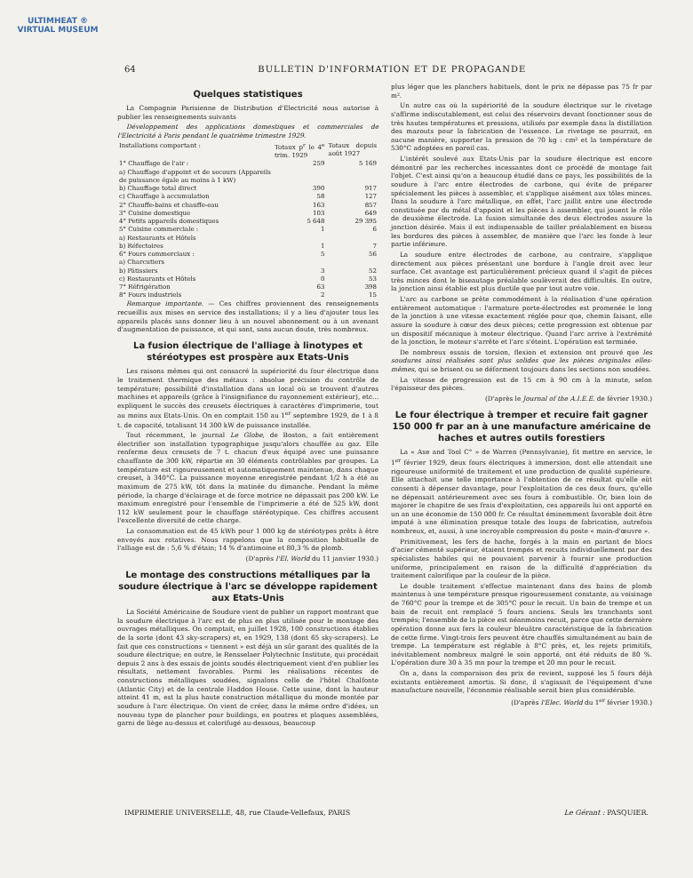ULTIMHEAT ®
VIRTUAL MUSEUM
64 BULLETIN D'INFORMATION ET DE PROPAGANDE
Quelques statistiques
La Compagnie Parisienne de Distribution d'Electricité nous autorise à publier les renseignements suivants
Développement des applications domestiques et commerciales de l'Electricité à Paris pendant le quatrième trimestre 1929.
| Installations comportant : | Totaux p<sup>r</sup> le 4<sup>e</sup> trim. 1929 | Totaux depuis août 1927 |
| --- | --- | --- |
| 1° Chauffage de l'air : a) Chauffage d'appoint et de secours (Appareils de puissance égale au moins à 1 kW) | 259 | 5 169 |
| b) Chauffage total direct | 390 | 917 |
| c) Chauffage à accumulation | 58 | 127 |
| 2° Chauffe-bains et chauffe-eau | 163 | 857 |
| 3° Cuisine domestique | 103 | 649 |
| 4° Petits appareils domestiques | 5 648 | 29 395 |
| 5° Cuisine commerciale : a) Restaurants et Hôtels | 1 | 6 |
| b) Réfectoires | 1 | 7 |
| 6° Fours commerciaux : a) Charcutiers | 5 | 56 |
| b) Pâtissiers | 3 | 52 |
| c) Restaurants et Hôtels | 0 | 53 |
| 7° Réfrigération | 63 | 398 |
| 8° Fours industriels | 2 | 15 |
Remarque importante. — Ces chiffres proviennent des renseignements recueillis aux mises en service des installations; il y a lieu d'ajouter tous les appareils placés sans donner lieu à un nouvel abonnement ou à un avenant d'augmentation de puissance, et qui sont, sans aucun doute, très nombreux.
La fusion électrique de l'alliage à linotypes et stéréotypes est prospère aux Etats-Unis
Les raisons mêmes qui ont consacré la supériorité du four électrique dans le traitement thermique des métaux : absolue précision du contrôle de température; possibilité d'installation dans un local où se trouvent d'autres machines et appareils (grâce à l'insignifiance du rayonnement extérieur), etc... expliquent le succès des creusets électriques à caractères d'imprimerie, tout au moins aux Etats-Unis. On en comptait 150 au 1<sup>er</sup> septembre 1929, de 1 à 8 t. de capacité, totalisant 14 300 kW de puissance installée.
Tout récemment, le journal Le Globe, de Boston, a fait entièrement électrifier son installation typographique jusqu'alors chauffée au gaz. Elle renferme deux creusets de 7 t. chacun d'eux équipé avec une puissance chauffante de 300 kW, répartie en 30 éléments contrôlables par groupes. La température est rigoureusement et automatiquement maintenue, dans chaque creuset, à 340°C. La puissance moyenne enregistrée pendant 1/2 h a été au maximum de 275 kW, tôt dans la matinée du dimanche. Pendant la même période, la charge d'éclairage et de force motrice ne dépassait pas 200 kW. Le maximum enregistré pour l'ensemble de l'imprimerie a été de 525 kW, dont 112 kW seulement pour le chauffage stéréotypique. Ces chiffres accusent l'excellente diversité de cette charge.
La consommation est de 45 kWh pour 1 000 kg de stéréotypes prêts à être envoyés aux rotatives. Nous rappelons que la composition habituelle de l'alliage est de : 5,6 % d'étain; 14 % d'antimoine et 80,3 % de plomb.
(D'après l'El. World du 11 janvier 1930.)
Le montage des constructions métalliques par la soudure électrique à l'arc se développe rapidement aux Etats-Unis
La Société Américaine de Soudure vient de publier un rapport montrant que la soudure électrique à l'arc est de plus en plus utilisée pour le montage des ouvrages métalliques. On comptait, en juillet 1928, 100 constructions établies de la sorte (dont 43 sky-scrapers) et, en 1929, 138 (dont 65 sky-scrapers). Le fait que ces constructions « tiennent » est déjà un sûr garant des qualités de la soudure électrique; en outre, le Rensselaer Polytechnic Institute, qui procédait depuis 2 ans à des essais de joints soudés électriquement vient d'en publier les résultats, nettement favorables. Parmi les réalisations récentes de constructions métalliques soudées, signalons celle de l'hôtel Chalfonte (Atlantic City) et de la centrale Haddon House. Cette usine, dont la hauteur atteint 41 m, est la plus haute construction métallique du monde montée par soudure à l'arc électrique. On vient de créer, dans le même ordre d'idées, un nouveau type de plancher pour buildings, en poutres et plaques assemblées, garni de liège au-dessus et calorifugé au-dessous, beaucoup
plus léger que les planchers habituels, dont le prix ne dépasse pas 75 fr par m².
Un autre cas où la supériorité de la soudure électrique sur le rivetage s'affirme indiscutablement, est celui des réservoirs devant fonctionner sous de très hautes températures et pressions, utilisés par exemple dans la distillation des mazouts pour la fabrication de l'essence. Le rivetage ne pourrait, en aucune manière, supporter la pression de 70 kg : cm² et la température de 530°C adoptées en pareil cas.
L'intérêt soulevé aux Etats-Unis par la soudure électrique est encore démontré par les recherches incessantes dont ce procédé de montage fait l'objet. C'est ainsi qu'on a beaucoup étudié dans ce pays, les possibilités de la soudure à l'arc entre électrodes de carbone, qui évite de préparer spécialement les pièces à assembler, et s'applique aisément aux tôles minces. Dans la soudure à l'arc métallique, en effet, l'arc jaillit entre une électrode constituée par du métal d'appoint et les pièces à assembler, qui jouent le rôle de deuxième électrode. La fusion simultanée des deux électrodes assure la jonction désirée. Mais il est indispensable de tailler préalablement en biseau les bordures des pièces à assembler, de manière que l'arc les fonde à leur partie inférieure.
La soudure entre électrodes de carbone, au contraire, s'applique directement aux pièces présentant une bordure à l'angle droit avec leur surface. Cet avantage est particulièrement précieux quand il s'agit de pièces très minces dont le biseautage préalable soulèverait des difficultés. En outre, la jonction ainsi établie est plus ductile que par tout autre voie.
L'arc au carbone se prête commodément à la réalisation d'une opération entièrement automatique : l'armature porte-électrodes est promenée le long de la jonction à une vitesse exactement réglée pour que, chemin faisant, elle assure la soudure à cœur des deux pièces; cette progression est obtenue par un dispositif mécanique à moteur électrique. Quand l'arc arrive à l'extrémité de la jonction, le moteur s'arrête et l'arc s'éteint. L'opération est terminée.
De nombreux essais de torsion, flexion et extension ont prouvé que les soudures ainsi réalisées sont plus solides que les pièces originales elles-mêmes, qui se brisent ou se déforment toujours dans les sections non soudées.
La vitesse de progression est de 15 cm à 90 cm à la minute, selon l'épaisseur des pièces.
(D'après le Journal of the A.I.E.E. de février 1930.)
Le four électrique à tremper et recuire fait gagner 150 000 fr par an à une manufacture américaine de haches et autres outils forestiers
La « Axe and Tool C° » de Warren (Pennsylvanie), fit mettre en service, le 1<sup>er</sup> février 1929, deux fours électriques à immersion, dont elle attendait une rigoureuse uniformité de traitement et une production de qualité supérieure. Elle attachait une telle importance à l'obtention de ce résultat qu'elle eût consenti à dépenser davantage, pour l'exploitation de ces deux fours, qu'elle ne dépensait antérieurement avec ses fours à combustible. Or, bien loin de majorer le chapitre de ses frais d'exploitation, ces appareils lui ont apporté en un an une économie de 150 000 fr. Ce résultat éminemment favorable doit être imputé à une élimination presque totale des loups de fabrication, autrefois nombreux, et, aussi, à une incroyable compression du poste « main-d'œuvre ».
Primitivement, les fers de hache, forgés à la main en partant de blocs d'acier cémenté supérieur, étaient trempés et recuits individuellement par des spécialistes habiles qui ne pouvaient parvenir à fournir une production uniforme, principalement en raison de la difficulté d'appréciation du traitement calorifique par la couleur de la pièce.
Le double traitement s'effectue maintenant dans des bains de plomb maintenus à une température presque rigoureusement constante, au voisinage de 760°C pour la trempe et de 305°C pour le recuit. Un bain de trempe et un bain de recuit ont remplacé 5 fours anciens. Seuls les tranchants sont trempés; l'ensemble de la pièce est néanmoins recuit, parce que cette dernière opération donne aux fers la couleur bleuâtre caractéristique de la fabrication de cette firme. Vingt-trois fers peuvent être chauffés simultanément au bain de trempe. La température est réglable à 8°C près, et, les rejets primitifs, inévitablement nombreux malgré le soin apporté, ont été réduits de 80 %. L'opération dure 30 à 35 mn pour la trempe et 20 mn pour le recuit.
On a, dans la comparaison des prix de revient, supposé les 5 fours déjà existants entièrement amortis. Si donc, il s'agissait de l'équipement d'une manufacture nouvelle, l'économie réalisable serait bien plus considérable.
(D'après l'Elec. World du 1<sup>er</sup> février 1930.)
IMPRIMERIE UNIVERSELLE, 48, rue Claude-Vellefaux, PARIS Le Gérant : PASQUIER.